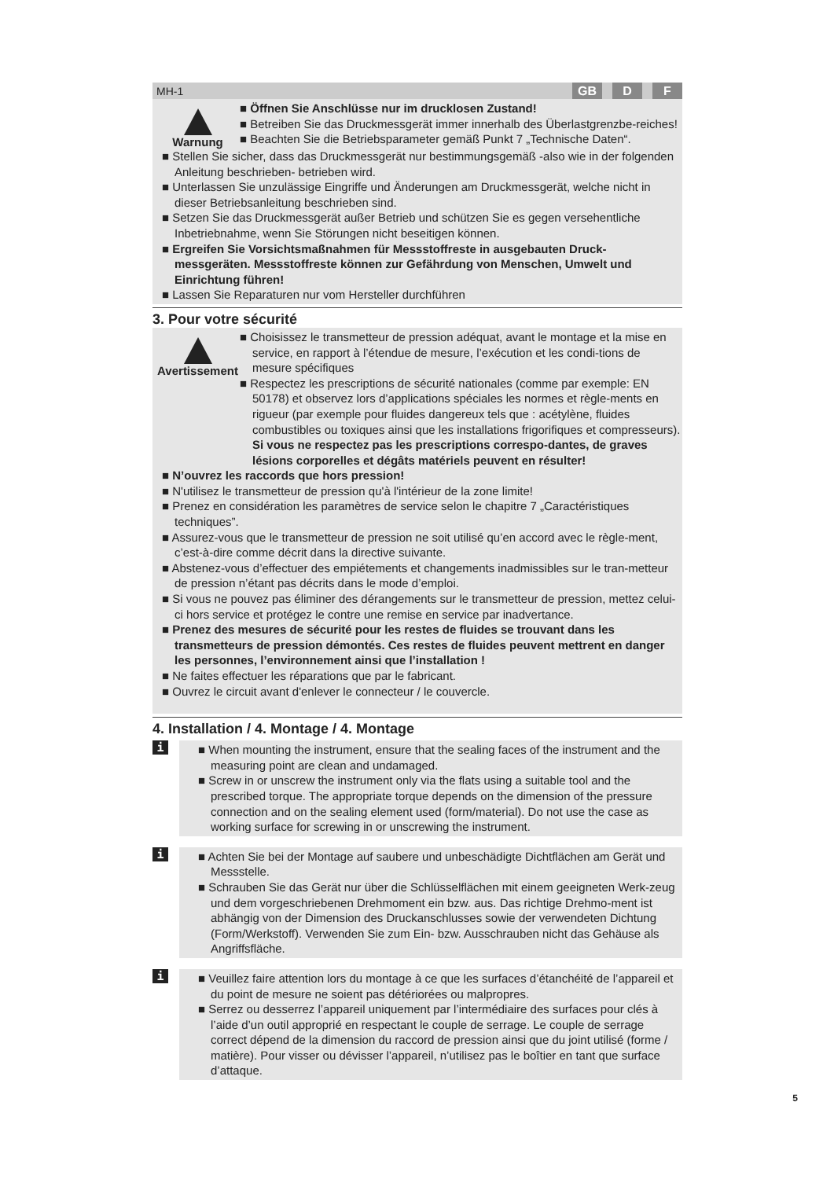MH-1 GB D F
Warnung
■ Öffnen Sie Anschlüsse nur im drucklosen Zustand!
■ Betreiben Sie das Druckmessgerät immer innerhalb des Überlastgrenzbe-reiches!
■ Beachten Sie die Betriebsparameter gemäß Punkt 7 „Technische Daten“.
■ Stellen Sie sicher, dass das Druckmessgerät nur bestimmungsgemäß -also wie in der folgenden Anleitung beschrieben- betrieben wird.
■ Unterlassen Sie unzulässige Eingriffe und Änderungen am Druckmessgerät, welche nicht in dieser Betriebsanleitung beschrieben sind.
■ Setzen Sie das Druckmessgerät außer Betrieb und schützen Sie es gegen versehentliche Inbetriebnahme, wenn Sie Störungen nicht beseitigen können.
■ Ergreifen Sie Vorsichtsmaßnahmen für Messstoffreste in ausgebauten Druck-messgeräten. Messstoffreste können zur Gefährdung von Menschen, Umwelt und Einrichtung führen!
■ Lassen Sie Reparaturen nur vom Hersteller durchführen
3. Pour votre sécurité
Avertissement
■ Choisissez le transmetteur de pression adéquat, avant le montage et la mise en service, en rapport à l’étendue de mesure, l’exécution et les condi-tions de mesure spécifiques
■ Respectez les prescriptions de sécurité nationales (comme par exemple: EN 50178) et observez lors d’applications spéciales les normes et règle-ments en rigueur (par exemple pour fluides dangereux tels que : acétylène, fluides combustibles ou toxiques ainsi que les installations frigorifiques et compresseurs). Si vous ne respectez pas les prescriptions correspo-dantes, de graves lésions corporelles et dégâts matériels peuvent en résulter!
■ N’ouvrez les raccords que hors pression!
■ N'utilisez le transmetteur de pression qu'à l'intérieur de la zone limite!
■ Prenez en considération les paramètres de service selon le chapitre 7 „Caractéristiques techniques”.
■ Assurez-vous que le transmetteur de pression ne soit utilisé qu’en accord avec le règle-ment, c’est-à-dire comme décrit dans la directive suivante.
■ Abstenez-vous d’effectuer des empiétements et changements inadmissibles sur le tran-metteur de pression n’étant pas décrits dans le mode d’emploi.
■ Si vous ne pouvez pas éliminer des dérangements sur le transmetteur de pression, mettez celui-ci hors service et protégez le contre une remise en service par inadvertance.
■ Prenez des mesures de sécurité pour les restes de fluides se trouvant dans les transmetteurs de pression démontés. Ces restes de fluides peuvent mettrent en danger les personnes, l’environnement ainsi que l’installation !
■ Ne faites effectuer les réparations que par le fabricant.
■ Ouvrez le circuit avant d'enlever le connecteur / le couvercle.
4. Installation / 4. Montage / 4. Montage
i
■ When mounting the instrument, ensure that the sealing faces of the instrument and the measuring point are clean and undamaged.
■ Screw in or unscrew the instrument only via the flats using a suitable tool and the prescribed torque. The appropriate torque depends on the dimension of the pressure connection and on the sealing element used (form/material). Do not use the case as working surface for screwing in or unscrewing the instrument.
i
■ Achten Sie bei der Montage auf saubere und unbeschädigte Dichtflächen am Gerät und Messstelle.
■ Schrauben Sie das Gerät nur über die Schlüsselflächen mit einem geeigneten Werk-zeug und dem vorgeschriebenen Drehmoment ein bzw. aus. Das richtige Drehmo-ment ist abhängig von der Dimension des Druckanschlusses sowie der verwendeten Dichtung (Form/Werkstoff). Verwenden Sie zum Ein- bzw. Ausschrauben nicht das Gehäuse als Angriffsfläche.
i
■ Veuillez faire attention lors du montage à ce que les surfaces d’étanchéité de l’appareil et du point de mesure ne soient pas détériorées ou malpropres.
■ Serrez ou desserrez l’appareil uniquement par l’intermédiaire des surfaces pour clés à l’aide d’un outil approprié en respectant le couple de serrage. Le couple de serrage correct dépend de la dimension du raccord de pression ainsi que du joint utilisé (forme / matière). Pour visser ou dévisser l’appareil, n’utilisez pas le boîtier en tant que surface d’attaque.
5